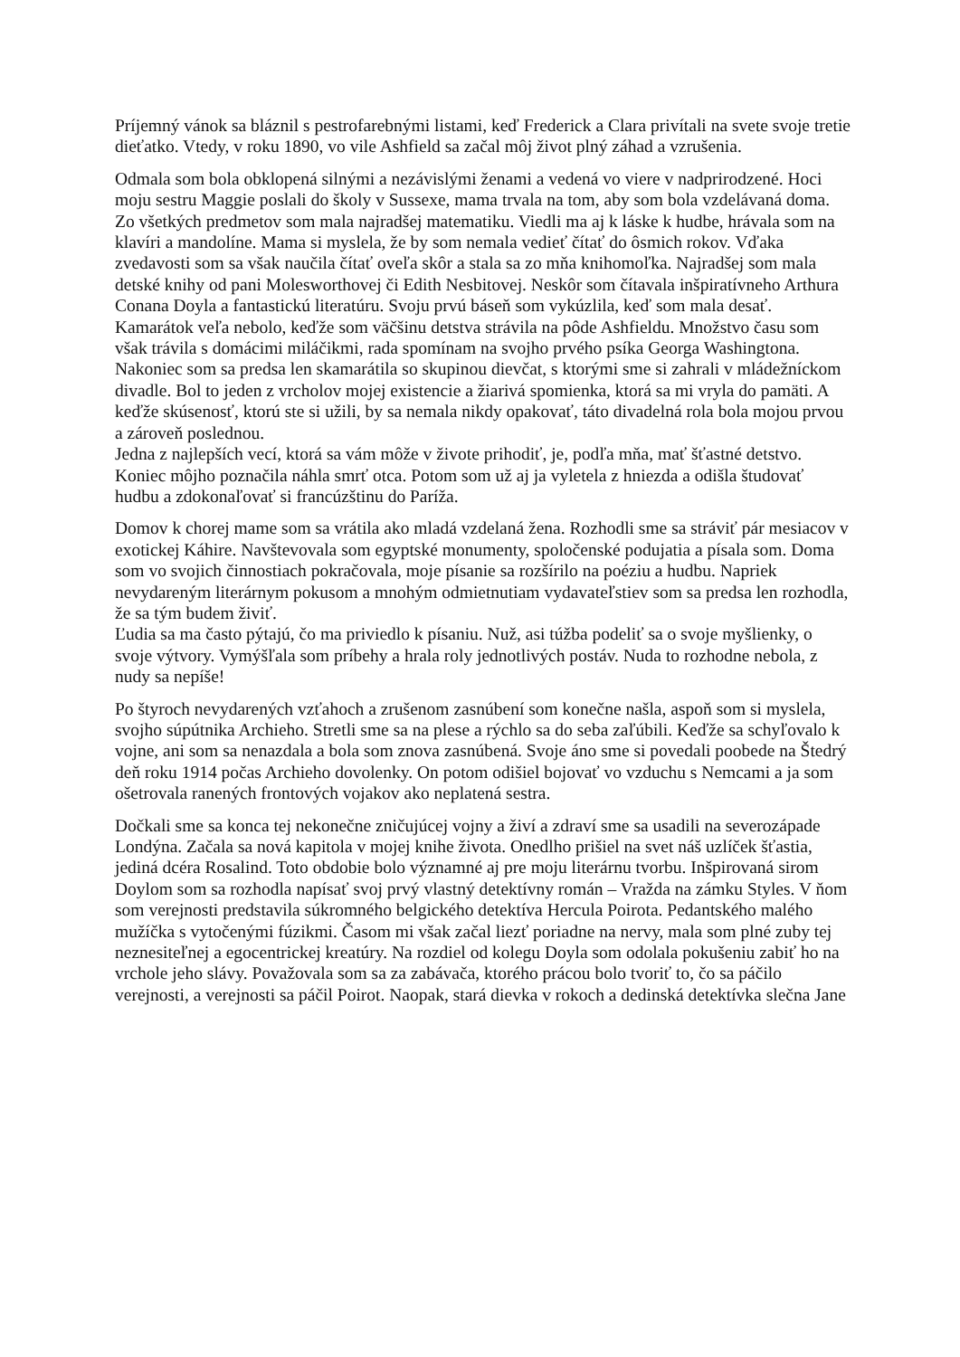Príjemný vánok sa bláznil s pestrofarebnými listami, keď Frederick a Clara privítali na svete svoje tretie dieťatko. Vtedy, v roku 1890, vo vile Ashfield sa začal môj život plný záhad a vzrušenia.
Odmala som bola obklopená silnými a nezávislými ženami a vedená vo viere v nadprirodzené. Hoci moju sestru Maggie poslali do školy v Sussexe, mama trvala na tom, aby som bola vzdelávaná doma. Zo všetkých predmetov som mala najradšej matematiku. Viedli ma aj k láske k hudbe, hrávala som na klavíri a mandolíne. Mama si myslela, že by som nemala vedieť čítať do ôsmich rokov. Vďaka zvedavosti som sa však naučila čítať oveľa skôr a stala sa zo mňa knihomoľka. Najradšej som mala detské knihy od pani Molesworthovej či Edith Nesbitovej. Neskôr som čítavala inšpiratívneho Arthura Conana Doyla a fantastickú literatúru. Svoju prvú báseň som vykúzlila, keď som mala desať.
Kamarátok veľa nebolo, keďže som väčšinu detstva strávila na pôde Ashfieldu. Množstvo času som však trávila s domácimi miláčikmi, rada spomínam na svojho prvého psíka Georga Washingtona. Nakoniec som sa predsa len skamarátila so skupinou dievčat, s ktorými sme si zahrali v mládežníckom divadle. Bol to jeden z vrcholov mojej existencie a žiarivá spomienka, ktorá sa mi vryla do pamäti. A keďže skúsenosť, ktorú ste si užili, by sa nemala nikdy opakovať, táto divadelná rola bola mojou prvou a zároveň poslednou.
Jedna z najlepších vecí, ktorá sa vám môže v živote prihodiť, je, podľa mňa, mať šťastné detstvo. Koniec môjho poznačila náhla smrť otca. Potom som už aj ja vyletela z hniezda a odišla študovať hudbu a zdokonaľovať si francúzštinu do Paríža.
Domov k chorej mame som sa vrátila ako mladá vzdelaná žena. Rozhodli sme sa stráviť pár mesiacov v exotickej Káhire. Navštevovala som egyptské monumenty, spoločenské podujatia a písala som. Doma som vo svojich činnostiach pokračovala, moje písanie sa rozšírilo na poéziu a hudbu. Napriek nevydareným literárnym pokusom a mnohým odmietnutiam vydavateľstiev som sa predsa len rozhodla, že sa tým budem živiť.
Ľudia sa ma často pýtajú, čo ma priviedlo k písaniu. Nuž, asi túžba podeliť sa o svoje myšlienky, o svoje výtvory. Vymýšľala som príbehy a hrala roly jednotlivých postáv. Nuda to rozhodne nebola, z nudy sa nepíše!
Po štyroch nevydarených vzťahoch a zrušenom zasnúbení som konečne našla, aspoň som si myslela, svojho súpútnika Archieho. Stretli sme sa na plese a rýchlo sa do seba zaľúbili. Keďže sa schyľovalo k vojne, ani som sa nenazdala a bola som znova zasnúbená. Svoje áno sme si povedali poobede na Štedrý deň roku 1914 počas Archieho dovolenky. On potom odišiel bojovať vo vzduchu s Nemcami a ja som ošetrovala ranených frontových vojakov ako neplatená sestra.
Dočkali sme sa konca tej nekonečne zničujúcej vojny a živí a zdraví sme sa usadili na severozápade Londýna. Začala sa nová kapitola v mojej knihe života. Onedlho prišiel na svet náš uzlíček šťastia, jediná dcéra Rosalind. Toto obdobie bolo významné aj pre moju literárnu tvorbu. Inšpirovaná sirom Doylom som sa rozhodla napísať svoj prvý vlastný detektívny román – Vražda na zámku Styles. V ňom som verejnosti predstavila súkromného belgického detektíva Hercula Poirota. Pedantského malého mužíčka s vytočenými fúzikmi. Časom mi však začal liezť poriadne na nervy, mala som plné zuby tej neznesiteľnej a egocentrickej kreatúry. Na rozdiel od kolegu Doyla som odolala pokušeniu zabiť ho na vrchole jeho slávy. Považovala som sa za zabávača, ktorého prácou bolo tvoriť to, čo sa páčilo verejnosti, a verejnosti sa páčil Poirot. Naopak, stará dievka v rokoch a dedinská detektívka slečna Jane